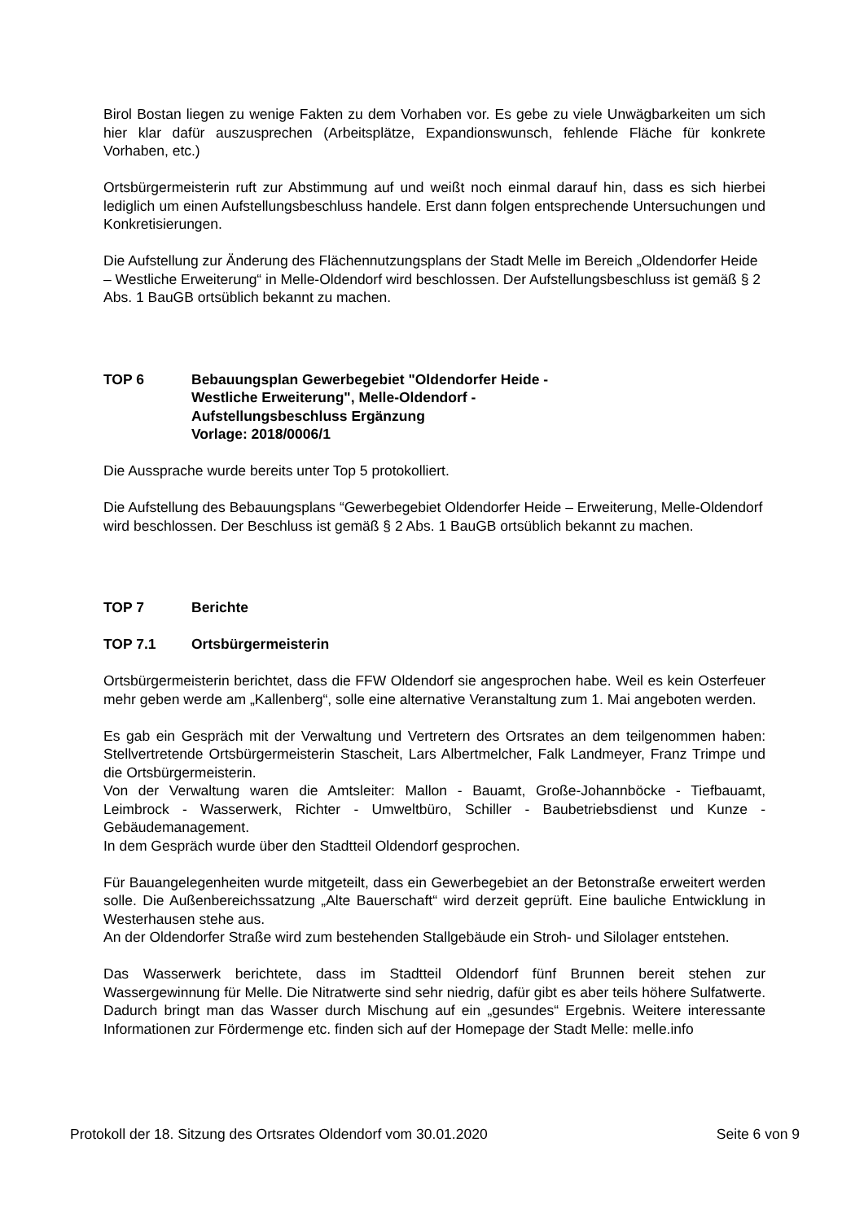Birol Bostan liegen zu wenige Fakten zu dem Vorhaben vor. Es gebe zu viele Unwägbarkeiten um sich hier klar dafür auszusprechen (Arbeitsplätze, Expandionswunsch, fehlende Fläche für konkrete Vorhaben, etc.)
Ortsbürgermeisterin ruft zur Abstimmung auf und weißt noch einmal darauf hin, dass es sich hierbei lediglich um einen Aufstellungsbeschluss handele. Erst dann folgen entsprechende Untersuchungen und Konkretisierungen.
Die Aufstellung zur Änderung des Flächennutzungsplans der Stadt Melle im Bereich „Oldendorfer Heide – Westliche Erweiterung“ in Melle-Oldendorf wird beschlossen. Der Aufstellungsbeschluss ist gemäß § 2 Abs. 1 BauGB ortsüblich bekannt zu machen.
TOP 6 Bebauungsplan Gewerbegebiet "Oldendorfer Heide -
Westliche Erweiterung", Melle-Oldendorf -
Aufstellungsbeschluss Ergänzung
Vorlage: 2018/0006/1
Die Aussprache wurde bereits unter Top 5 protokolliert.
Die Aufstellung des Bebauungsplans “Gewerbegebiet Oldendorfer Heide – Erweiterung, Melle-Oldendorf wird beschlossen. Der Beschluss ist gemäß § 2 Abs. 1 BauGB ortsüblich bekannt zu machen.
TOP 7 Berichte
TOP 7.1 Ortsbürgermeisterin
Ortsbürgermeisterin berichtet, dass die FFW Oldendorf sie angesprochen habe. Weil es kein Osterfeuer mehr geben werde am „Kallenberg“, solle eine alternative Veranstaltung zum 1. Mai angeboten werden.
Es gab ein Gespräch mit der Verwaltung und Vertretern des Ortsrates an dem teilgenommen haben: Stellvertretende Ortsbürgermeisterin Staschеit, Lars Albertmelcher, Falk Landmeyer, Franz Trimpe und die Ortsbürgermeisterin.
Von der Verwaltung waren die Amtsleiter: Mallon - Bauamt, Große-Johannböcke - Tiefbauamt, Leimbrock - Wasserwerk, Richter - Umweltbüro, Schiller - Baubetriebsdienst und Kunze - Gebäudemanagement.
In dem Gespräch wurde über den Stadtteil Oldendorf gesprochen.
Für Bauangelegenheiten wurde mitgeteilt, dass ein Gewerbegebiet an der Betonstraße erweitert werden solle. Die Außenbereichssatzung „Alte Bauerschaft“ wird derzeit geprüft. Eine bauliche Entwicklung in Westerhausen stehe aus.
An der Oldendorfer Straße wird zum bestehenden Stallgebäude ein Stroh- und Silolager entstehen.
Das Wasserwerk berichtete, dass im Stadtteil Oldendorf fünf Brunnen bereit stehen zur Wassergewinnung für Melle. Die Nitratwerte sind sehr niedrig, dafür gibt es aber teils höhere Sulfatwerte. Dadurch bringt man das Wasser durch Mischung auf ein „gesundes“ Ergebnis. Weitere interessante Informationen zur Fördermenge etc. finden sich auf der Homepage der Stadt Melle: melle.info
Protokoll der 18. Sitzung des Ortsrates Oldendorf vom 30.01.2020 Seite 6 von 9